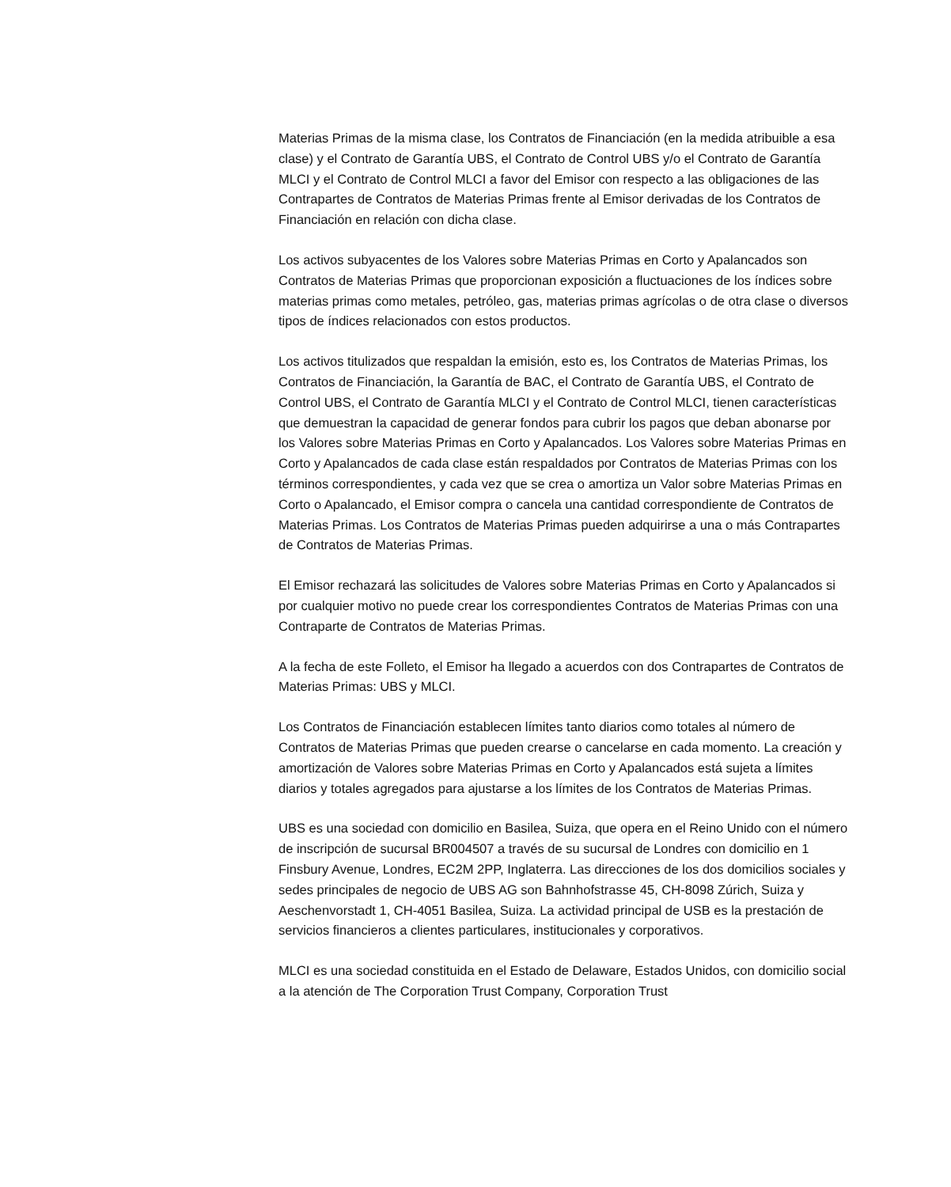Materias Primas de la misma clase, los Contratos de Financiación (en la medida atribuible a esa clase) y el Contrato de Garantía UBS, el Contrato de Control UBS y/o el Contrato de Garantía MLCI y el Contrato de Control MLCI a favor del Emisor con respecto a las obligaciones de las Contrapartes de Contratos de Materias Primas frente al Emisor derivadas de los Contratos de Financiación en relación con dicha clase.
Los activos subyacentes de los Valores sobre Materias Primas en Corto y Apalancados son Contratos de Materias Primas que proporcionan exposición a fluctuaciones de los índices sobre materias primas como metales, petróleo, gas, materias primas agrícolas o de otra clase o diversos tipos de índices relacionados con estos productos.
Los activos titulizados que respaldan la emisión, esto es, los Contratos de Materias Primas, los Contratos de Financiación, la Garantía de BAC, el Contrato de Garantía UBS, el Contrato de Control UBS, el Contrato de Garantía MLCI y el Contrato de Control MLCI, tienen características que demuestran la capacidad de generar fondos para cubrir los pagos que deban abonarse por los Valores sobre Materias Primas en Corto y Apalancados. Los Valores sobre Materias Primas en Corto y Apalancados de cada clase están respaldados por Contratos de Materias Primas con los términos correspondientes, y cada vez que se crea o amortiza un Valor sobre Materias Primas en Corto o Apalancado, el Emisor compra o cancela una cantidad correspondiente de Contratos de Materias Primas. Los Contratos de Materias Primas pueden adquirirse a una o más Contrapartes de Contratos de Materias Primas.
El Emisor rechazará las solicitudes de Valores sobre Materias Primas en Corto y Apalancados si por cualquier motivo no puede crear los correspondientes Contratos de Materias Primas con una Contraparte de Contratos de Materias Primas.
A la fecha de este Folleto, el Emisor ha llegado a acuerdos con dos Contrapartes de Contratos de Materias Primas: UBS y MLCI.
Los Contratos de Financiación establecen límites tanto diarios como totales al número de Contratos de Materias Primas que pueden crearse o cancelarse en cada momento. La creación y amortización de Valores sobre Materias Primas en Corto y Apalancados está sujeta a límites diarios y totales agregados para ajustarse a los límites de los Contratos de Materias Primas.
UBS es una sociedad con domicilio en Basilea, Suiza, que opera en el Reino Unido con el número de inscripción de sucursal BR004507 a través de su sucursal de Londres con domicilio en 1 Finsbury Avenue, Londres, EC2M 2PP, Inglaterra. Las direcciones de los dos domicilios sociales y sedes principales de negocio de UBS AG son Bahnhofstrasse 45, CH-8098 Zúrich, Suiza y Aeschenvorstadt 1, CH-4051 Basilea, Suiza. La actividad principal de USB es la prestación de servicios financieros a clientes particulares, institucionales y corporativos.
MLCI es una sociedad constituida en el Estado de Delaware, Estados Unidos, con domicilio social a la atención de The Corporation Trust Company, Corporation Trust